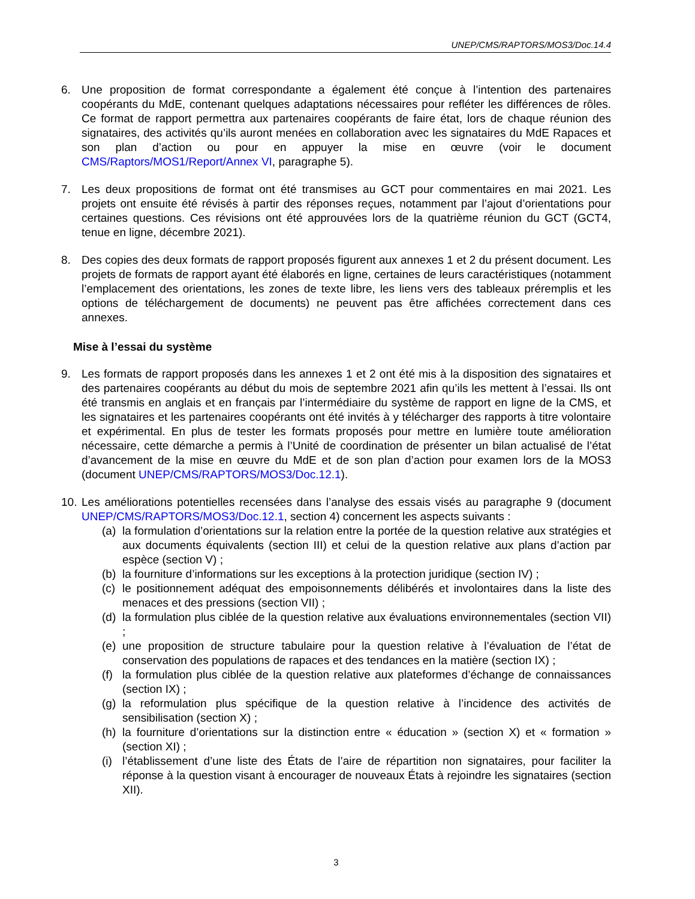UNEP/CMS/RAPTORS/MOS3/Doc.14.4
6. Une proposition de format correspondante a également été conçue à l’intention des partenaires coopérants du MdE, contenant quelques adaptations nécessaires pour refléter les différences de rôles. Ce format de rapport permettra aux partenaires coopérants de faire état, lors de chaque réunion des signataires, des activités qu’ils auront menées en collaboration avec les signataires du MdE Rapaces et son plan d’action ou pour en appuyer la mise en œuvre (voir le document CMS/Raptors/MOS1/Report/Annex VI, paragraphe 5).
7. Les deux propositions de format ont été transmises au GCT pour commentaires en mai 2021. Les projets ont ensuite été révisés à partir des réponses reçues, notamment par l’ajout d’orientations pour certaines questions. Ces révisions ont été approuvées lors de la quatrième réunion du GCT (GCT4, tenue en ligne, décembre 2021).
8. Des copies des deux formats de rapport proposés figurent aux annexes 1 et 2 du présent document. Les projets de formats de rapport ayant été élaborés en ligne, certaines de leurs caractéristiques (notamment l’emplacement des orientations, les zones de texte libre, les liens vers des tableaux préremplis et les options de téléchargement de documents) ne peuvent pas être affichées correctement dans ces annexes.
Mise à l’essai du système
9. Les formats de rapport proposés dans les annexes 1 et 2 ont été mis à la disposition des signataires et des partenaires coopérants au début du mois de septembre 2021 afin qu’ils les mettent à l’essai. Ils ont été transmis en anglais et en français par l’intermédiaire du système de rapport en ligne de la CMS, et les signataires et les partenaires coopérants ont été invités à y télécharger des rapports à titre volontaire et expérimental. En plus de tester les formats proposés pour mettre en lumière toute amélioration nécessaire, cette démarche a permis à l’Unité de coordination de présenter un bilan actualisé de l’état d’avancement de la mise en œuvre du MdE et de son plan d’action pour examen lors de la MOS3 (document UNEP/CMS/RAPTORS/MOS3/Doc.12.1).
10.
Les améliorations potentielles recensées dans l’analyse des essais visés au paragraphe 9 (document UNEP/CMS/RAPTORS/MOS3/Doc.12.1, section 4) concernent les aspects suivants :
(a)
la formulation d’orientations sur la relation entre la portée de la question relative aux stratégies et aux documents équivalents (section III) et celui de la question relative aux plans d’action par espèce (section V) ;
(b)
la fourniture d’informations sur les exceptions à la protection juridique (section IV) ;
(c)
le positionnement adéquat des empoisonnements délibérés et involontaires dans la liste des menaces et des pressions (section VII) ;
(d)
la formulation plus ciblée de la question relative aux évaluations environnementales (section VII) ;
(e)
une proposition de structure tabulaire pour la question relative à l’évaluation de l’état de conservation des populations de rapaces et des tendances en la matière (section IX) ;
(f)
la formulation plus ciblée de la question relative aux plateformes d’échange de connaissances (section IX) ;
(g)
la reformulation plus spécifique de la question relative à l’incidence des activités de sensibilisation (section X) ;
(h)
la fourniture d’orientations sur la distinction entre « éducation » (section X) et « formation » (section XI) ;
(i)
l’établissement d’une liste des États de l’aire de répartition non signataires, pour faciliter la réponse à la question visant à encourager de nouveaux États à rejoindre les signataires (section XII).
3